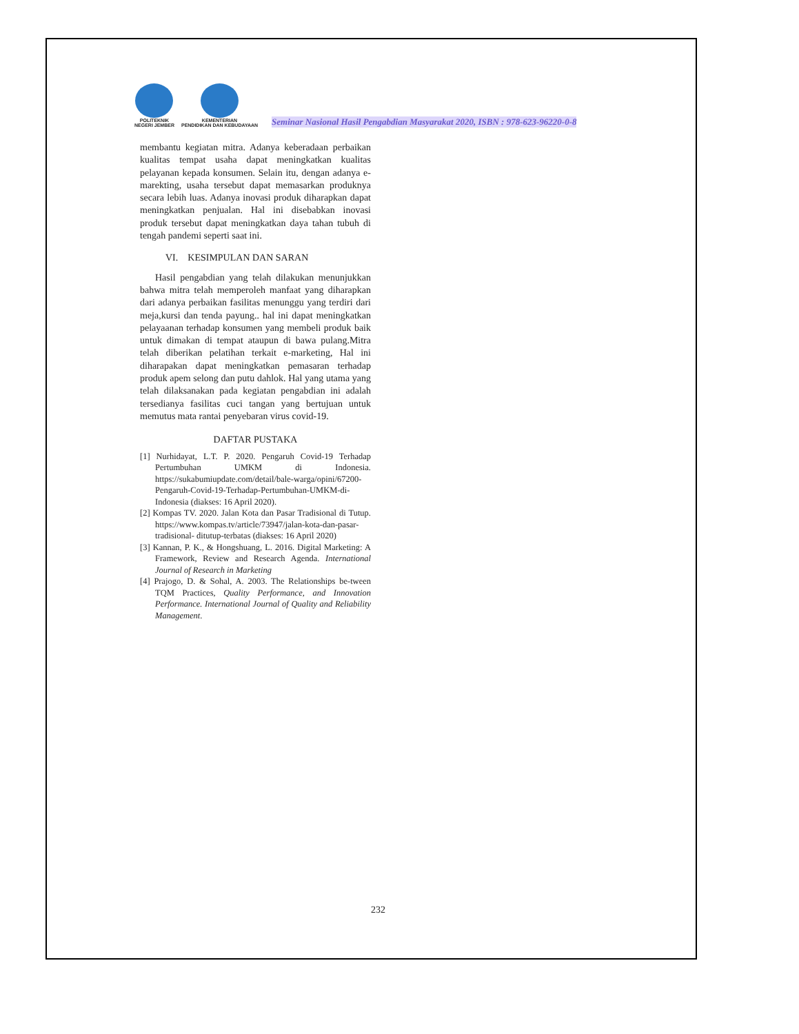POLITEKNIK
NEGERI JEMBER
KEMENTERIAN
PENDIDIKAN DAN KEBUDAYAAN
Seminar Nasional Hasil Pengabdian Masyarakat 2020, ISBN : 978-623-96220-0-8
membantu kegiatan mitra. Adanya keberadaan perbaikan kualitas tempat usaha dapat meningkatkan kualitas pelayanan kepada konsumen. Selain itu, dengan adanya e-marekting, usaha tersebut dapat memasarkan produknya secara lebih luas. Adanya inovasi produk diharapkan dapat meningkatkan penjualan. Hal ini disebabkan inovasi produk tersebut dapat meningkatkan daya tahan tubuh di tengah pandemi seperti saat ini.
VI. KESIMPULAN DAN SARAN
Hasil pengabdian yang telah dilakukan menunjukkan bahwa mitra telah memperoleh manfaat yang diharapkan dari adanya perbaikan fasilitas menunggu yang terdiri dari meja,kursi dan tenda payung.. hal ini dapat meningkatkan pelayaanan terhadap konsumen yang membeli produk baik untuk dimakan di tempat ataupun di bawa pulang.Mitra telah diberikan pelatihan terkait e-marketing, Hal ini diharapakan dapat meningkatkan pemasaran terhadap produk apem selong dan putu dahlok. Hal yang utama yang telah dilaksanakan pada kegiatan pengabdian ini adalah tersedianya fasilitas cuci tangan yang bertujuan untuk memutus mata rantai penyebaran virus covid-19.
DAFTAR PUSTAKA
[1] Nurhidayat, L.T. P. 2020. Pengaruh Covid-19 Terhadap Pertumbuhan UMKM di Indonesia. https://sukabumiupdate.com/detail/bale-warga/opini/67200- Pengaruh-Covid-19-Terhadap-Pertumbuhan-UMKM-di-Indonesia (diakses: 16 April 2020).
[2] Kompas TV. 2020. Jalan Kota dan Pasar Tradisional di Tutup. https://www.kompas.tv/article/73947/jalan-kota-dan-pasar-tradisional- ditutup-terbatas (diakses: 16 April 2020)
[3] Kannan, P. K., & Hongshuang, L. 2016. Digital Marketing: A Framework, Review and Research Agenda. International Journal of Research in Marketing
[4] Prajogo, D. & Sohal, A. 2003. The Relationships be-tween TQM Practices, Quality Performance, and Innovation Performance. International Journal of Quality and Reliability Management.
232